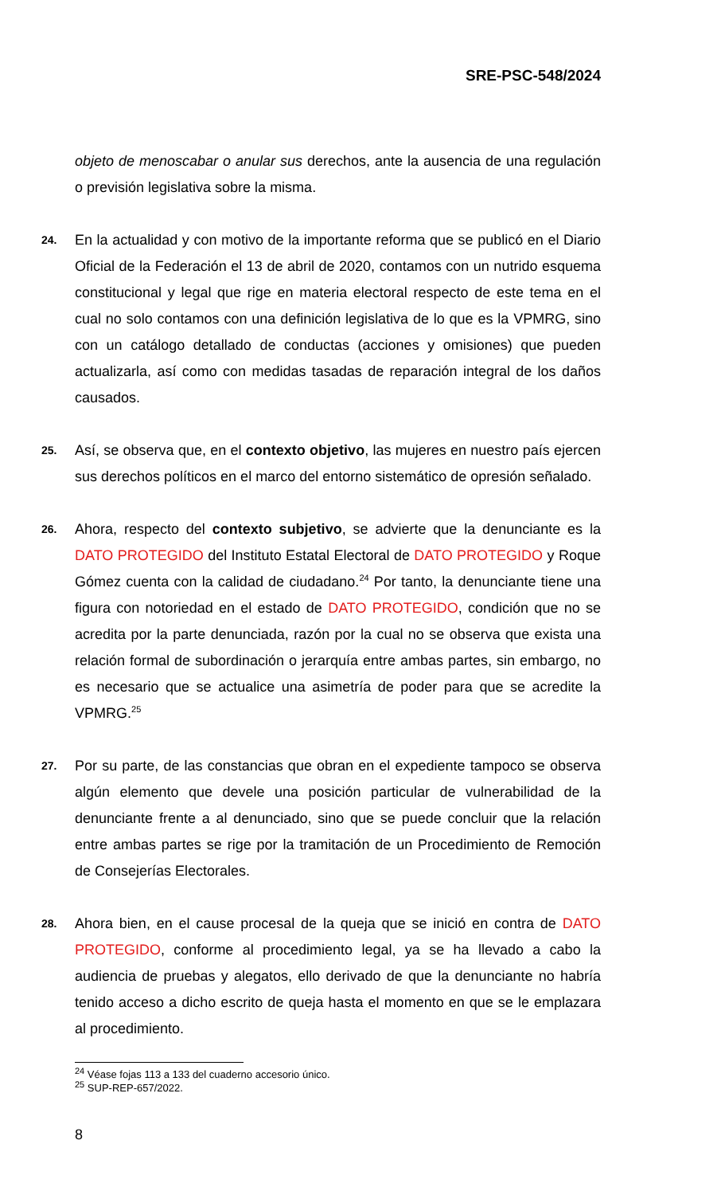SRE-PSC-548/2024
objeto de menoscabar o anular sus derechos, ante la ausencia de una regulación o previsión legislativa sobre la misma.
24. En la actualidad y con motivo de la importante reforma que se publicó en el Diario Oficial de la Federación el 13 de abril de 2020, contamos con un nutrido esquema constitucional y legal que rige en materia electoral respecto de este tema en el cual no solo contamos con una definición legislativa de lo que es la VPMRG, sino con un catálogo detallado de conductas (acciones y omisiones) que pueden actualizarla, así como con medidas tasadas de reparación integral de los daños causados.
25. Así, se observa que, en el contexto objetivo, las mujeres en nuestro país ejercen sus derechos políticos en el marco del entorno sistemático de opresión señalado.
26. Ahora, respecto del contexto subjetivo, se advierte que la denunciante es la DATO PROTEGIDO del Instituto Estatal Electoral de DATO PROTEGIDO y Roque Gómez cuenta con la calidad de ciudadano.<sup>24</sup> Por tanto, la denunciante tiene una figura con notoriedad en el estado de DATO PROTEGIDO, condición que no se acredita por la parte denunciada, razón por la cual no se observa que exista una relación formal de subordinación o jerarquía entre ambas partes, sin embargo, no es necesario que se actualice una asimetría de poder para que se acredite la VPMRG.<sup>25</sup>
27. Por su parte, de las constancias que obran en el expediente tampoco se observa algún elemento que devele una posición particular de vulnerabilidad de la denunciante frente a al denunciado, sino que se puede concluir que la relación entre ambas partes se rige por la tramitación de un Procedimiento de Remoción de Consejerías Electorales.
28. Ahora bien, en el cause procesal de la queja que se inició en contra de DATO PROTEGIDO, conforme al procedimiento legal, ya se ha llevado a cabo la audiencia de pruebas y alegatos, ello derivado de que la denunciante no habría tenido acceso a dicho escrito de queja hasta el momento en que se le emplazara al procedimiento.
<sup>24</sup> Véase fojas 113 a 133 del cuaderno accesorio único.
<sup>25</sup> SUP-REP-657/2022.
8